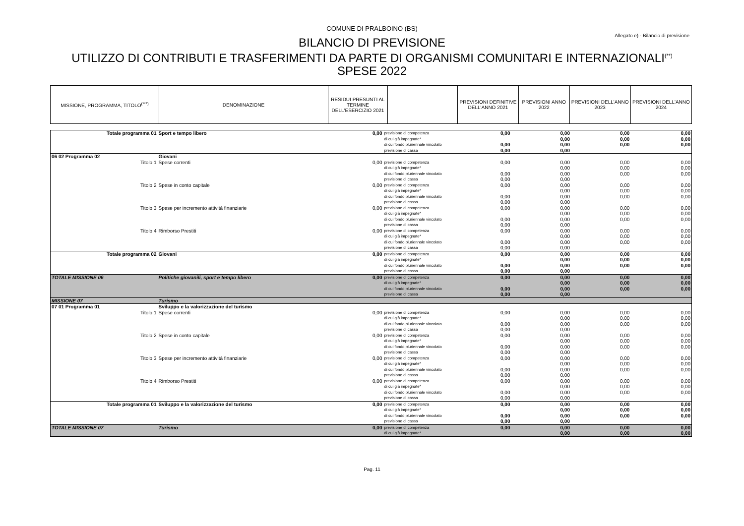COMUNE DI PRALBOINO (BS)
Allegato e) - Bilancio di previsione
BILANCIO DI PREVISIONE
UTILIZZO DI CONTRIBUTI E TRASFERIMENTI DA PARTE DI ORGANISMI COMUNITARI E INTERNAZIONALI<sup>(**)</sup>
SPESE 2022
| MISSIONE, PROGRAMMA, TITOLO<sup>(***)</sup> | DENOMINAZIONE | RESIDUI PRESUNTI AL TERMINE DELL'ESERCIZIO 2021 | | PREVISIONI DEFINITIVE DELL'ANNO 2021 | PREVISIONI ANNO 2022 | PREVISIONI DELL'ANNO 2023 | PREVISIONI DELL'ANNO 2024 |
| --- | --- | --- | --- | --- | --- | --- | --- |
| Totale programma 01 | Sport e tempo libero | 0,00 | previsione di competenza di cui già impegnate* di cui fondo pluriennale vincolato previsione di cassa | 0,00 0,00 0,00 | 0,00 0,00 0,00 0,00 | 0,00 0,00 0,00 | 0,00 0,00 0,00 |
| 06 02 Programma 02 | Giovani | | | | | | |
| Titolo 1 | Spese correnti | 0,00 | previsione di competenza di cui già impegnate* di cui fondo pluriennale vincolato previsione di cassa | 0,00 0,00 0,00 | 0,00 0,00 0,00 0,00 | 0,00 0,00 0,00 | 0,00 0,00 0,00 |
| Titolo 2 | Spese in conto capitale | 0,00 | previsione di competenza di cui già impegnate* di cui fondo pluriennale vincolato previsione di cassa | 0,00 0,00 0,00 | 0,00 0,00 0,00 0,00 | 0,00 0,00 0,00 | 0,00 0,00 0,00 |
| Titolo 3 | Spese per incremento attività finanziarie | 0,00 | previsione di competenza di cui già impegnate* di cui fondo pluriennale vincolato previsione di cassa | 0,00 0,00 0,00 | 0,00 0,00 0,00 0,00 | 0,00 0,00 0,00 | 0,00 0,00 0,00 |
| Titolo 4 | Rimborso Prestiti | 0,00 | previsione di competenza di cui già impegnate* di cui fondo pluriennale vincolato previsione di cassa | 0,00 0,00 0,00 | 0,00 0,00 0,00 0,00 | 0,00 0,00 0,00 | 0,00 0,00 0,00 |
| Totale programma 02 | Giovani | 0,00 | previsione di competenza di cui già impegnate* di cui fondo pluriennale vincolato previsione di cassa | 0,00 0,00 0,00 | 0,00 0,00 0,00 0,00 | 0,00 0,00 0,00 | 0,00 0,00 0,00 |
| TOTALE MISSIONE 06 | Politiche giovanili, sport e tempo libero | 0,00 | previsione di competenza di cui già impegnate* di cui fondo pluriennale vincolato previsione di cassa | 0,00 0,00 0,00 | 0,00 0,00 0,00 0,00 | 0,00 0,00 0,00 | 0,00 0,00 0,00 |
| MISSIONE 07 | Turismo | | | | | | |
| 07 01 Programma 01 | Sviluppo e la valorizzazione del turismo | | | | | | |
| Titolo 1 | Spese correnti | 0,00 | previsione di competenza di cui già impegnate* di cui fondo pluriennale vincolato previsione di cassa | 0,00 0,00 0,00 | 0,00 0,00 0,00 0,00 | 0,00 0,00 0,00 | 0,00 0,00 0,00 |
| Titolo 2 | Spese in conto capitale | 0,00 | previsione di competenza di cui già impegnate* di cui fondo pluriennale vincolato previsione di cassa | 0,00 0,00 0,00 | 0,00 0,00 0,00 0,00 | 0,00 0,00 0,00 | 0,00 0,00 0,00 |
| Titolo 3 | Spese per incremento attività finanziarie | 0,00 | previsione di competenza di cui già impegnate* di cui fondo pluriennale vincolato previsione di cassa | 0,00 0,00 0,00 | 0,00 0,00 0,00 0,00 | 0,00 0,00 0,00 | 0,00 0,00 0,00 |
| Titolo 4 | Rimborso Prestiti | 0,00 | previsione di competenza di cui già impegnate* di cui fondo pluriennale vincolato previsione di cassa | 0,00 0,00 0,00 | 0,00 0,00 0,00 0,00 | 0,00 0,00 0,00 | 0,00 0,00 0,00 |
| Totale programma 01 | Sviluppo e la valorizzazione del turismo | 0,00 | previsione di competenza di cui già impegnate* di cui fondo pluriennale vincolato previsione di cassa | 0,00 0,00 0,00 | 0,00 0,00 0,00 0,00 | 0,00 0,00 0,00 | 0,00 0,00 0,00 |
| TOTALE MISSIONE 07 | Turismo | 0,00 | previsione di competenza di cui già impegnate* | 0,00 | 0,00 0,00 | 0,00 0,00 | 0,00 0,00 |
Pag. 11